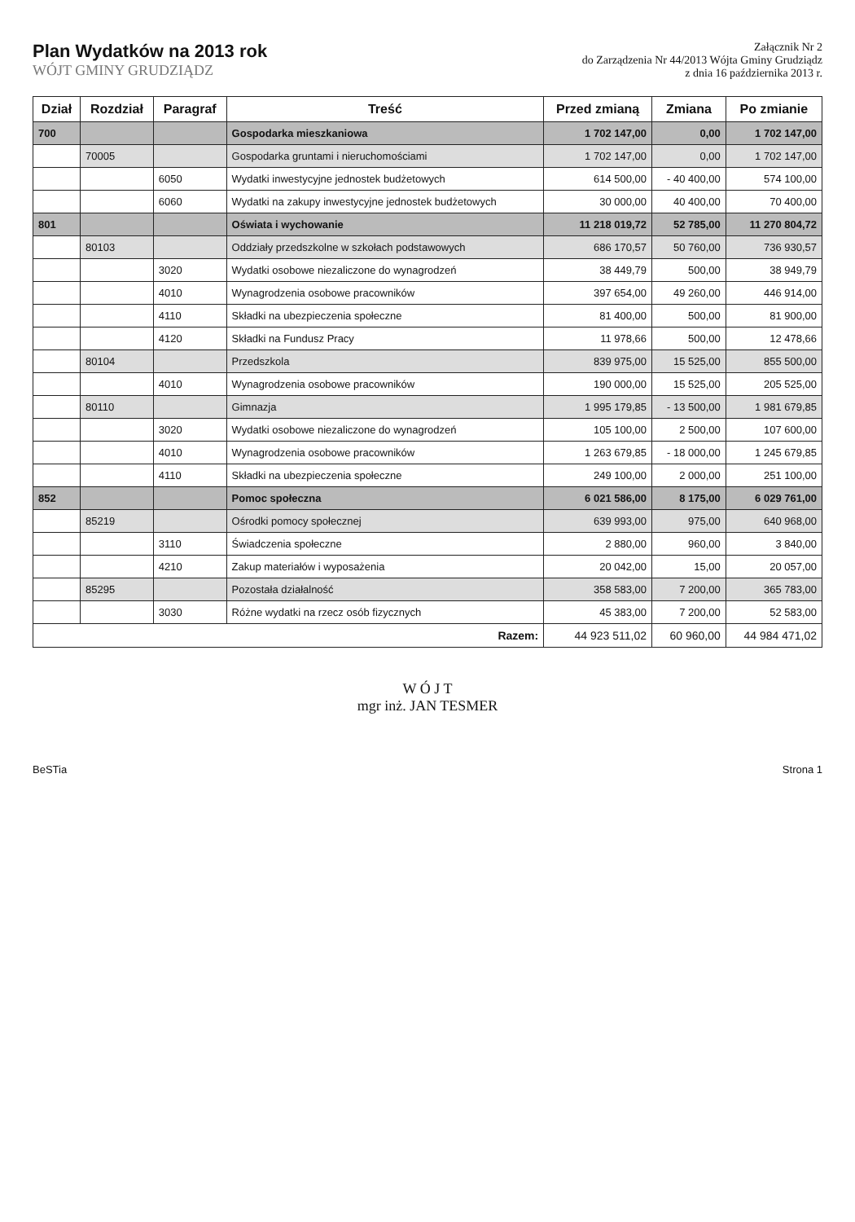Plan Wydatków na 2013 rok
WÓJT GMINY GRUDZIĄDZ
Załącznik Nr 2
do Zarządzenia Nr 44/2013 Wójta Gminy Grudziądz
z dnia 16 października 2013 r.
| Dział | Rozdział | Paragraf | Treść | Przed zmianą | Zmiana | Po zmianie |
| --- | --- | --- | --- | --- | --- | --- |
| 700 | | | Gospodarka mieszkaniowa | 1 702 147,00 | 0,00 | 1 702 147,00 |
| | 70005 | | Gospodarka gruntami i nieruchomościami | 1 702 147,00 | 0,00 | 1 702 147,00 |
| | | 6050 | Wydatki inwestycyjne jednostek budżetowych | 614 500,00 | - 40 400,00 | 574 100,00 |
| | | 6060 | Wydatki na zakupy inwestycyjne jednostek budżetowych | 30 000,00 | 40 400,00 | 70 400,00 |
| 801 | | | Oświata i wychowanie | 11 218 019,72 | 52 785,00 | 11 270 804,72 |
| | 80103 | | Oddziały przedszkolne w szkołach podstawowych | 686 170,57 | 50 760,00 | 736 930,57 |
| | | 3020 | Wydatki osobowe niezaliczone do wynagrodzeń | 38 449,79 | 500,00 | 38 949,79 |
| | | 4010 | Wynagrodzenia osobowe pracowników | 397 654,00 | 49 260,00 | 446 914,00 |
| | | 4110 | Składki na ubezpieczenia społeczne | 81 400,00 | 500,00 | 81 900,00 |
| | | 4120 | Składki na Fundusz Pracy | 11 978,66 | 500,00 | 12 478,66 |
| | 80104 | | Przedszkola | 839 975,00 | 15 525,00 | 855 500,00 |
| | | 4010 | Wynagrodzenia osobowe pracowników | 190 000,00 | 15 525,00 | 205 525,00 |
| | 80110 | | Gimnazja | 1 995 179,85 | - 13 500,00 | 1 981 679,85 |
| | | 3020 | Wydatki osobowe niezaliczone do wynagrodzeń | 105 100,00 | 2 500,00 | 107 600,00 |
| | | 4010 | Wynagrodzenia osobowe pracowników | 1 263 679,85 | - 18 000,00 | 1 245 679,85 |
| | | 4110 | Składki na ubezpieczenia społeczne | 249 100,00 | 2 000,00 | 251 100,00 |
| 852 | | | Pomoc społeczna | 6 021 586,00 | 8 175,00 | 6 029 761,00 |
| | 85219 | | Ośrodki pomocy społecznej | 639 993,00 | 975,00 | 640 968,00 |
| | | 3110 | Świadczenia społeczne | 2 880,00 | 960,00 | 3 840,00 |
| | | 4210 | Zakup materiałów i wyposażenia | 20 042,00 | 15,00 | 20 057,00 |
| | 85295 | | Pozostała działalność | 358 583,00 | 7 200,00 | 365 783,00 |
| | | 3030 | Różne wydatki na rzecz osób fizycznych | 45 383,00 | 7 200,00 | 52 583,00 |
| Razem: | | | | 44 923 511,02 | 60 960,00 | 44 984 471,02 |
W Ó J T
mgr inż. JAN TESMER
BeSTia Strona 1